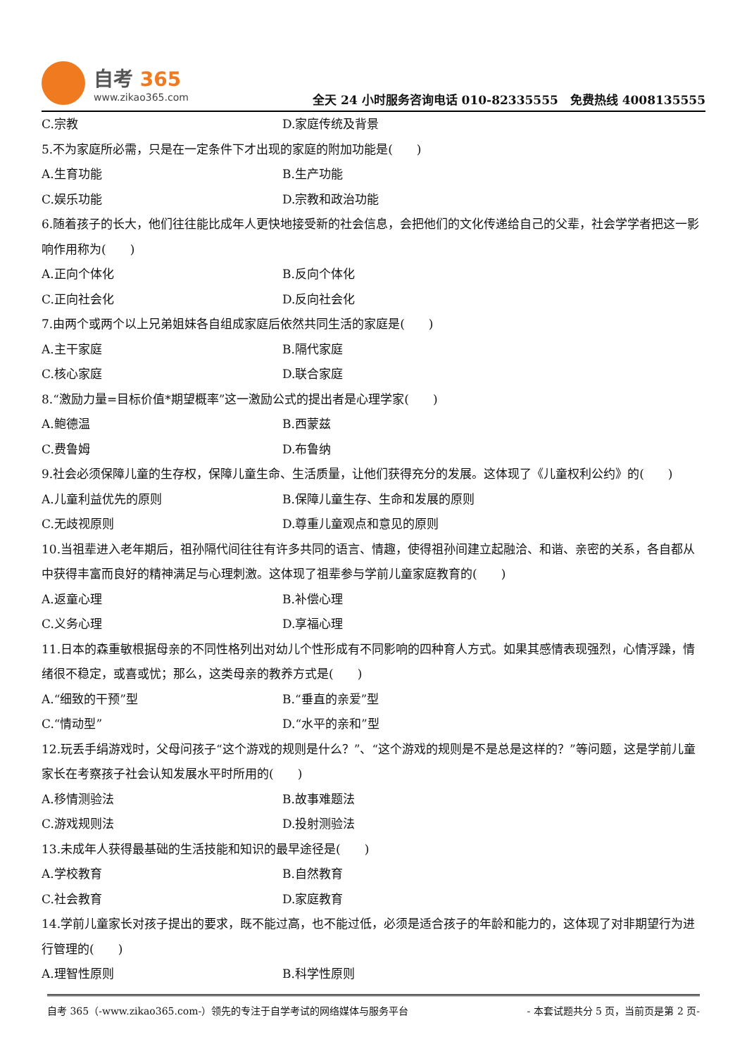自考 365
www.zikao365.com
全天 24 小时服务咨询电话 010-82335555　免费热线 4008135555
C.宗教 D.家庭传统及背景
5.不为家庭所必需，只是在一定条件下才出现的家庭的附加功能是(　　)
A.生育功能 B.生产功能
C.娱乐功能 D.宗教和政治功能
6.随着孩子的长大，他们往往能比成年人更快地接受新的社会信息，会把他们的文化传递给自己的父辈，社会学学者把这一影响作用称为(　　)
A.正向个体化 B.反向个体化
C.正向社会化 D.反向社会化
7.由两个或两个以上兄弟姐妹各自组成家庭后依然共同生活的家庭是(　　)
A.主干家庭 B.隔代家庭
C.核心家庭 D.联合家庭
8.“激励力量=目标价值*期望概率”这一激励公式的提出者是心理学家(　　)
A.鲍德温 B.西蒙兹
C.费鲁姆 D.布鲁纳
9.社会必须保障儿童的生存权，保障儿童生命、生活质量，让他们获得充分的发展。这体现了《儿童权利公约》的(　　)
A.儿童利益优先的原则 B.保障儿童生存、生命和发展的原则
C.无歧视原则 D.尊重儿童观点和意见的原则
10.当祖辈进入老年期后，祖孙隔代间往往有许多共同的语言、情趣，使得祖孙间建立起融洽、和谐、亲密的关系，各自都从中获得丰富而良好的精神满足与心理刺激。这体现了祖辈参与学前儿童家庭教育的(　　)
A.返童心理 B.补偿心理
C.义务心理 D.享福心理
11.日本的森重敏根据母亲的不同性格列出对幼儿个性形成有不同影响的四种育人方式。如果其感情表现强烈，心情浮躁，情绪很不稳定，或喜或忧；那么，这类母亲的教养方式是(　　)
A.“细致的干预”型 B.“垂直的亲爱”型
C.“情动型” D.“水平的亲和”型
12.玩丢手绢游戏时，父母问孩子“这个游戏的规则是什么？”、“这个游戏的规则是不是总是这样的？”等问题，这是学前儿童家长在考察孩子社会认知发展水平时所用的(　　)
A.移情测验法 B.故事难题法
C.游戏规则法 D.投射测验法
13.未成年人获得最基础的生活技能和知识的最早途径是(　　)
A.学校教育 B.自然教育
C.社会教育 D.家庭教育
14.学前儿童家长对孩子提出的要求，既不能过高，也不能过低，必须是适合孩子的年龄和能力的，这体现了对非期望行为进行管理的(　　)
A.理智性原则 B.科学性原则
自考 365（-www.zikao365.com-）领先的专注于自学考试的网络媒体与服务平台 - 本套试题共分 5 页，当前页是第 2 页-